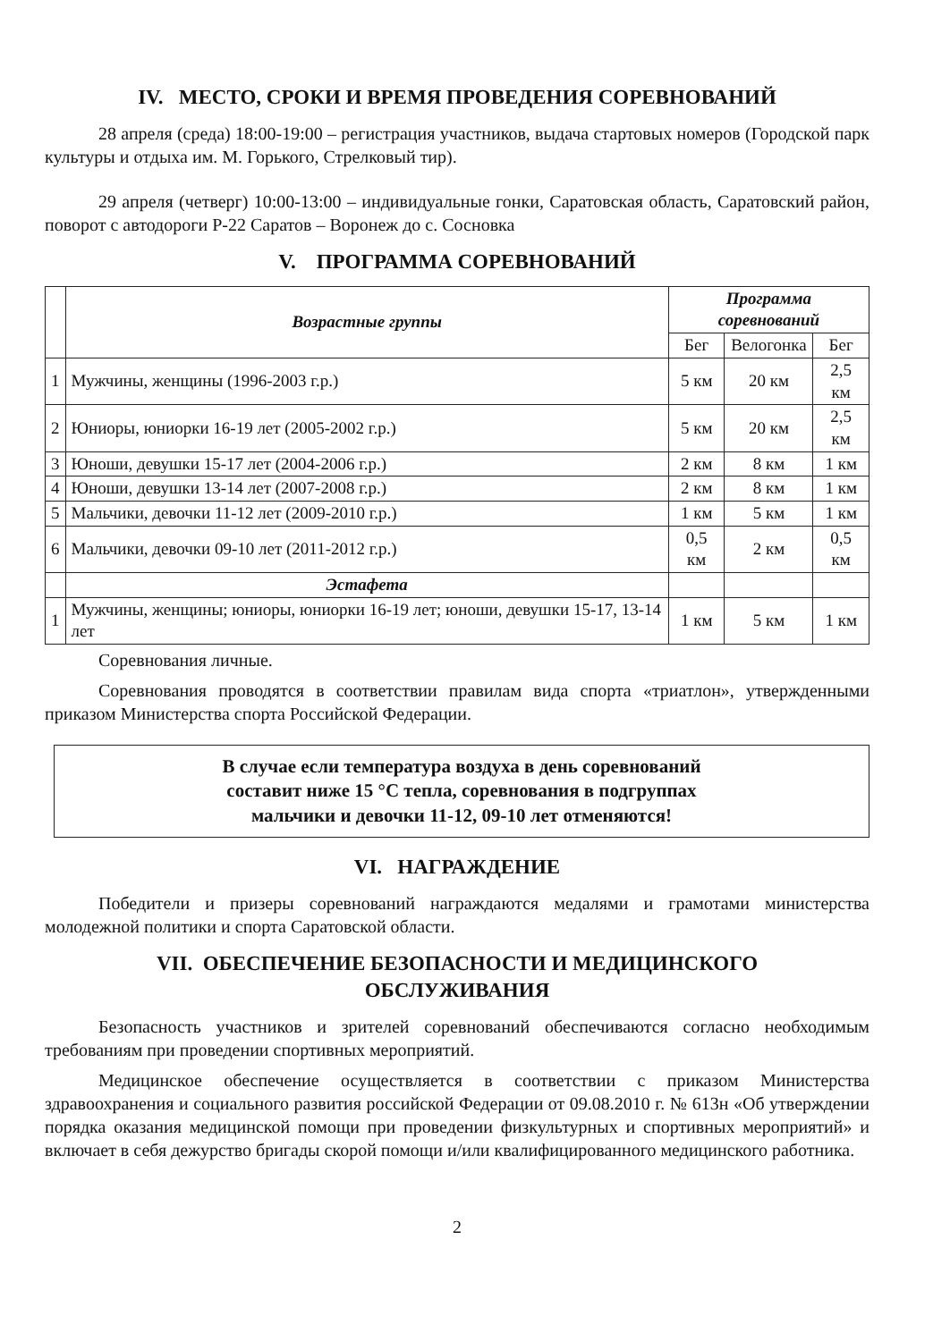IV. МЕСТО, СРОКИ И ВРЕМЯ ПРОВЕДЕНИЯ СОРЕВНОВАНИЙ
28 апреля (среда) 18:00-19:00 – регистрация участников, выдача стартовых номеров (Городской парк культуры и отдыха им. М. Горького, Стрелковый тир).
29 апреля (четверг) 10:00-13:00 – индивидуальные гонки, Саратовская область, Саратовский район, поворот с автодороги Р-22 Саратов – Воронеж до с. Сосновка
V. ПРОГРАММА СОРЕВНОВАНИЙ
| | Возрастные группы | Программа соревнований | | |
| --- | --- | --- | --- | --- |
| | | Бег | Велогонка | Бег |
| 1 | Мужчины, женщины (1996-2003 г.р.) | 5 км | 20 км | 2,5 км |
| 2 | Юниоры, юниорки 16-19 лет (2005-2002 г.р.) | 5 км | 20 км | 2,5 км |
| 3 | Юноши, девушки 15-17 лет (2004-2006 г.р.) | 2 км | 8 км | 1 км |
| 4 | Юноши, девушки 13-14 лет (2007-2008 г.р.) | 2 км | 8 км | 1 км |
| 5 | Мальчики, девочки 11-12 лет (2009-2010 г.р.) | 1 км | 5 км | 1 км |
| 6 | Мальчики, девочки 09-10 лет (2011-2012 г.р.) | 0,5 км | 2 км | 0,5 км |
| | Эстафета | | | |
| 1 | Мужчины, женщины; юниоры, юниорки 16-19 лет; юноши, девушки 15-17, 13-14 лет | 1 км | 5 км | 1 км |
Соревнования личные.
Соревнования проводятся в соответствии правилам вида спорта «триатлон», утвержденными приказом Министерства спорта Российской Федерации.
В случае если температура воздуха в день соревнований
составит ниже 15 °С тепла, соревнования в подгруппах
мальчики и девочки 11-12, 09-10 лет отменяются!
VI. НАГРАЖДЕНИЕ
Победители и призеры соревнований награждаются медалями и грамотами министерства молодежной политики и спорта Саратовской области.
VII. ОБЕСПЕЧЕНИЕ БЕЗОПАСНОСТИ И МЕДИЦИНСКОГО
ОБСЛУЖИВАНИЯ
Безопасность участников и зрителей соревнований обеспечиваются согласно необходимым требованиям при проведении спортивных мероприятий.
Медицинское обеспечение осуществляется в соответствии с приказом Министерства здравоохранения и социального развития российской Федерации от 09.08.2010 г. № 613н «Об утверждении порядка оказания медицинской помощи при проведении физкультурных и спортивных мероприятий» и включает в себя дежурство бригады скорой помощи и/или квалифицированного медицинского работника.
2